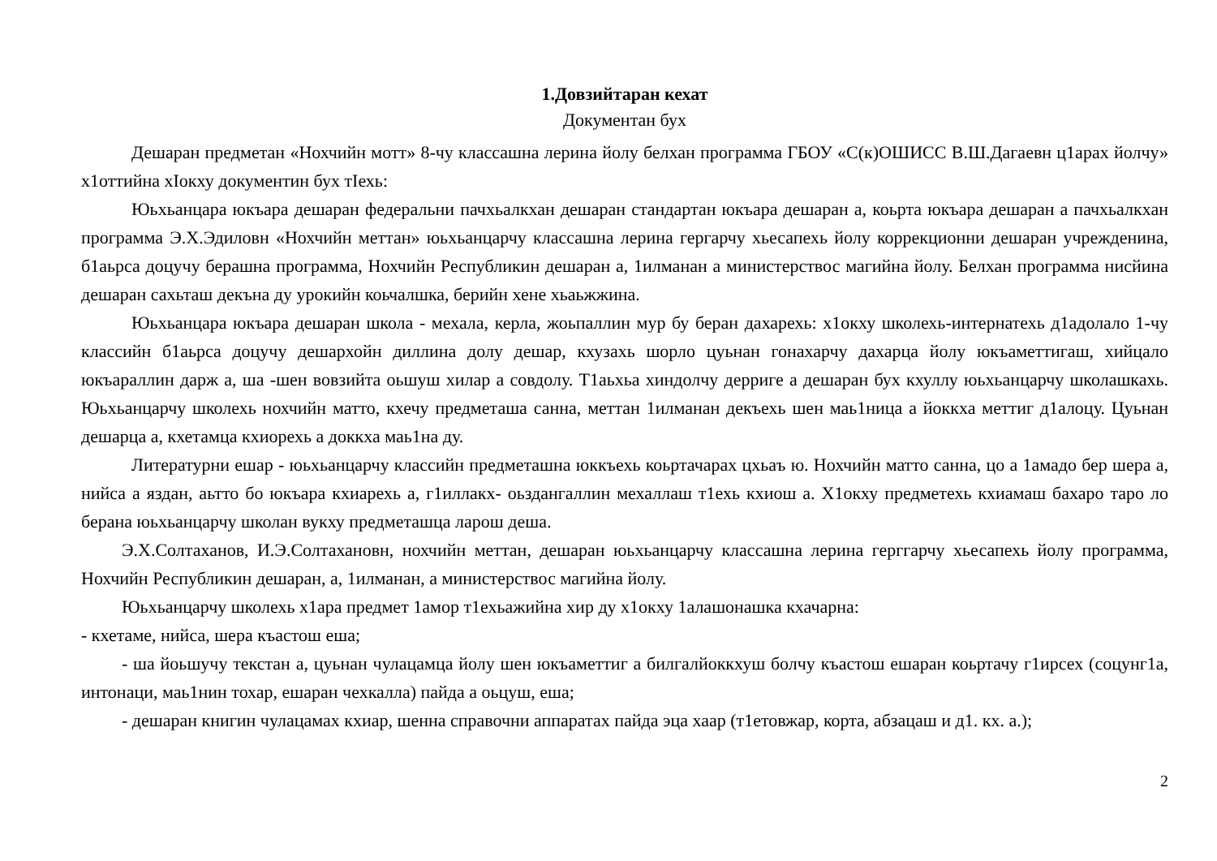1.Довзийтаран кехат
Документан бух
Дешаран предметан «Нохчийн мотт» 8-чу классашна лерина йолу белхан программа ГБОУ «С(к)ОШИСС В.Ш.Дагаевн ц1арах йолчу» х1оттийна хIокху документин бух тIехь:
Юьхьанцара юкъара дешаран федеральни пачхьалкхан дешаран стандартан юкъара дешаран а, коьрта юкъара дешаран а пачхьалкхан программа Э.Х.Эдиловн «Нохчийн меттан» юьхьанцарчу классашна лерина гергарчу хьесапехь йолу коррекционни дешаран учрежденина, б1аьрса доцучу берашна программа, Нохчийн Республикин дешаран а, 1илманан а министерствос магийна йолу. Белхан программа нисйина дешаран сахьташ декъна ду урокийн коьчалшка, берийн хене хьаьжжина.
Юьхьанцара юкъара дешаран школа - мехала, керла, жоьпаллин мур бу беран дахарехь: х1окху школехь-интернатехь д1адолало 1-чу классийн б1аьрса доцучу дешархойн диллина долу дешар, кхузахь шорло цуьнан гонахарчу дахарца йолу юкъаметтигаш, хийцало юкъараллин дарж а, ша -шен вовзийта оьшуш хилар а совдолу. Т1аьхьа хиндолчу дерриге а дешаран бух кхуллу юьхьанцарчу школашкахь. Юьхьанцарчу школехь нохчийн матто, кхечу предметаша санна, меттан 1илманан декъехь шен маь1ница а йоккха меттиг д1алоцу. Цуьнан дешарца а, кхетамца кхиорехь а доккха маь1на ду.
Литературни ешар - юьхьанцарчу классийн предметашна юккъехь коьртачарах цхьаъ ю. Нохчийн матто санна, цо а 1амадо бер шера а, нийса а яздан, аьтто бо юкъара кхиарехь а, г1иллакх- оьздангаллин мехаллаш т1ехь кхиош а. Х1окху предметехь кхиамаш бахаро таро ло берана юьхьанцарчу школан вукху предметашца ларош деша.
Э.Х.Солтаханов, И.Э.Солтахановн, нохчийн меттан, дешаран юьхьанцарчу классашна лерина герггарчу хьесапехь йолу программа, Нохчийн Республикин дешаран, а, 1илманан, а министерствос магийна йолу.
Юьхьанцарчу школехь х1ара предмет 1амор т1ехьажийна хир ду х1окху 1алашонашка кхачарна:
- кхетаме, нийса, шера къастош еша;
- ша йоьшучу текстан а, цуьнан чулацамца йолу шен юкъаметтиг а билгалйоккхуш болчу къастош ешаран коьртачу г1ирсех (соцунг1а, интонаци, маь1нин тохар, ешаран чехкалла) пайда а оьцуш, еша;
- дешаран книгин чулацамах кхиар, шенна справочни аппаратах пайда эца хаар (т1етовжар, корта, абзацаш и д1. кх. а.);
2